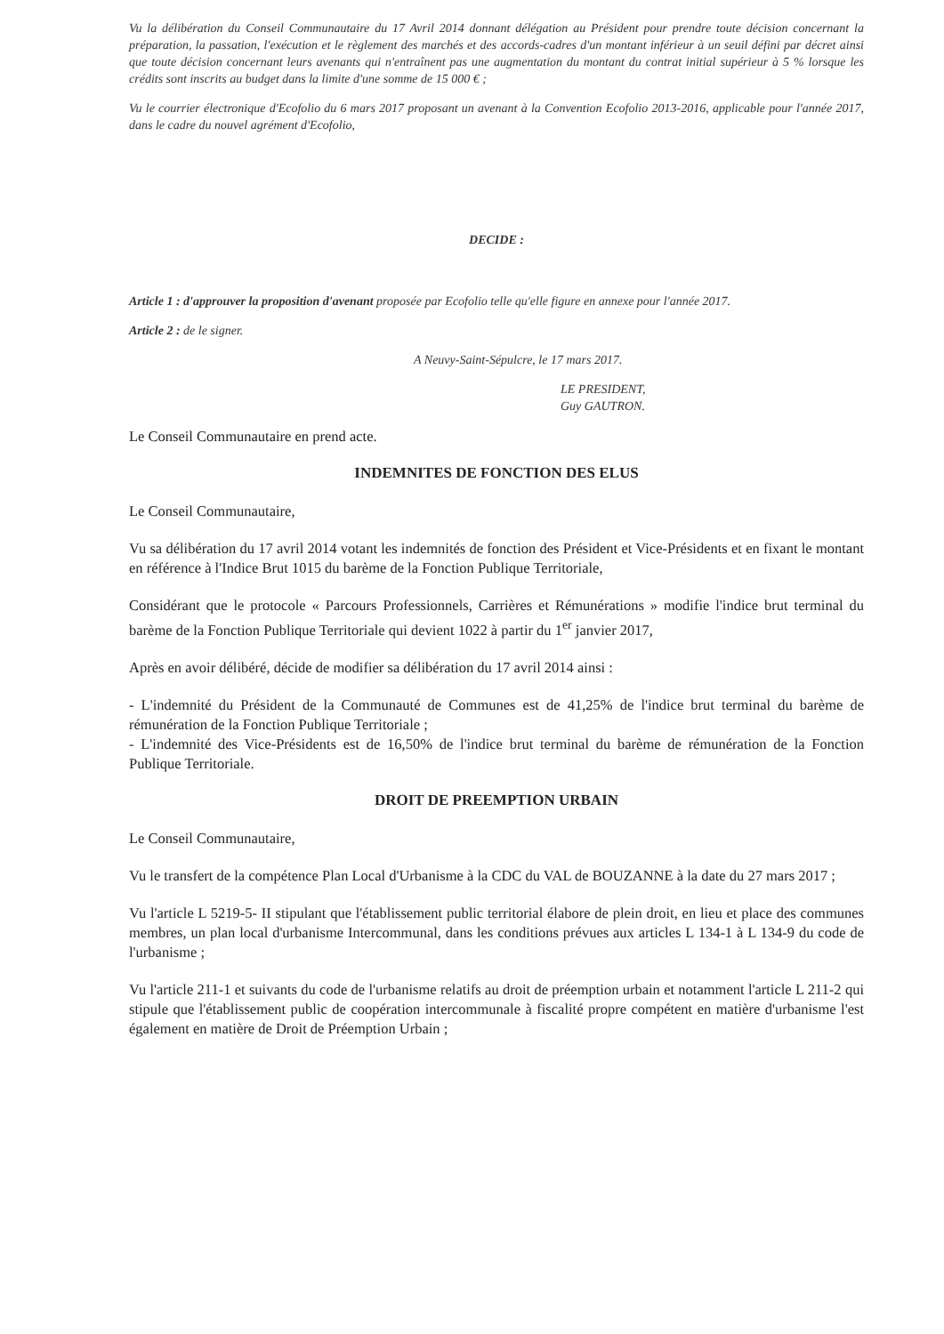Vu la délibération du Conseil Communautaire du 17 Avril 2014 donnant délégation au Président pour prendre toute décision concernant la préparation, la passation, l'exécution et le règlement des marchés et des accords-cadres d'un montant inférieur à un seuil défini par décret ainsi que toute décision concernant leurs avenants qui n'entraînent pas une augmentation du montant du contrat initial supérieur à 5 % lorsque les crédits sont inscrits au budget dans la limite d'une somme de 15 000 € ;
Vu le courrier électronique d'Ecofolio du 6 mars 2017 proposant un avenant à la Convention Ecofolio 2013-2016, applicable pour l'année 2017, dans le cadre du nouvel agrément d'Ecofolio,
DECIDE :
Article 1 : d'approuver la proposition d'avenant proposée par Ecofolio telle qu'elle figure en annexe pour l'année 2017.
Article 2 : de le signer.
A Neuvy-Saint-Sépulcre, le 17 mars 2017.
LE PRESIDENT,
Guy GAUTRON.
Le Conseil Communautaire en prend acte.
INDEMNITES DE FONCTION DES ELUS
Le Conseil Communautaire,
Vu sa délibération du 17 avril 2014 votant les indemnités de fonction des Président et Vice-Présidents et en fixant le montant en référence à l'Indice Brut 1015 du barème de la Fonction Publique Territoriale,
Considérant que le protocole « Parcours Professionnels, Carrières et Rémunérations » modifie l'indice brut terminal du barème de la Fonction Publique Territoriale qui devient 1022 à partir du 1<sup>er</sup> janvier 2017,
Après en avoir délibéré, décide de modifier sa délibération du 17 avril 2014 ainsi :
- L'indemnité du Président de la Communauté de Communes est de 41,25% de l'indice brut terminal du barème de rémunération de la Fonction Publique Territoriale ;
- L'indemnité des Vice-Présidents est de 16,50% de l'indice brut terminal du barème de rémunération de la Fonction Publique Territoriale.
DROIT DE PREEMPTION URBAIN
Le Conseil Communautaire,
Vu le transfert de la compétence Plan Local d'Urbanisme à la CDC du VAL de BOUZANNE à la date du 27 mars 2017 ;
Vu l'article L 5219-5- II stipulant que l'établissement public territorial élabore de plein droit, en lieu et place des communes membres, un plan local d'urbanisme Intercommunal, dans les conditions prévues aux articles L 134-1 à L 134-9 du code de l'urbanisme ;
Vu l'article 211-1 et suivants du code de l'urbanisme relatifs au droit de préemption urbain et notamment l'article L 211-2 qui stipule que l'établissement public de coopération intercommunale à fiscalité propre compétent en matière d'urbanisme l'est également en matière de Droit de Préemption Urbain ;